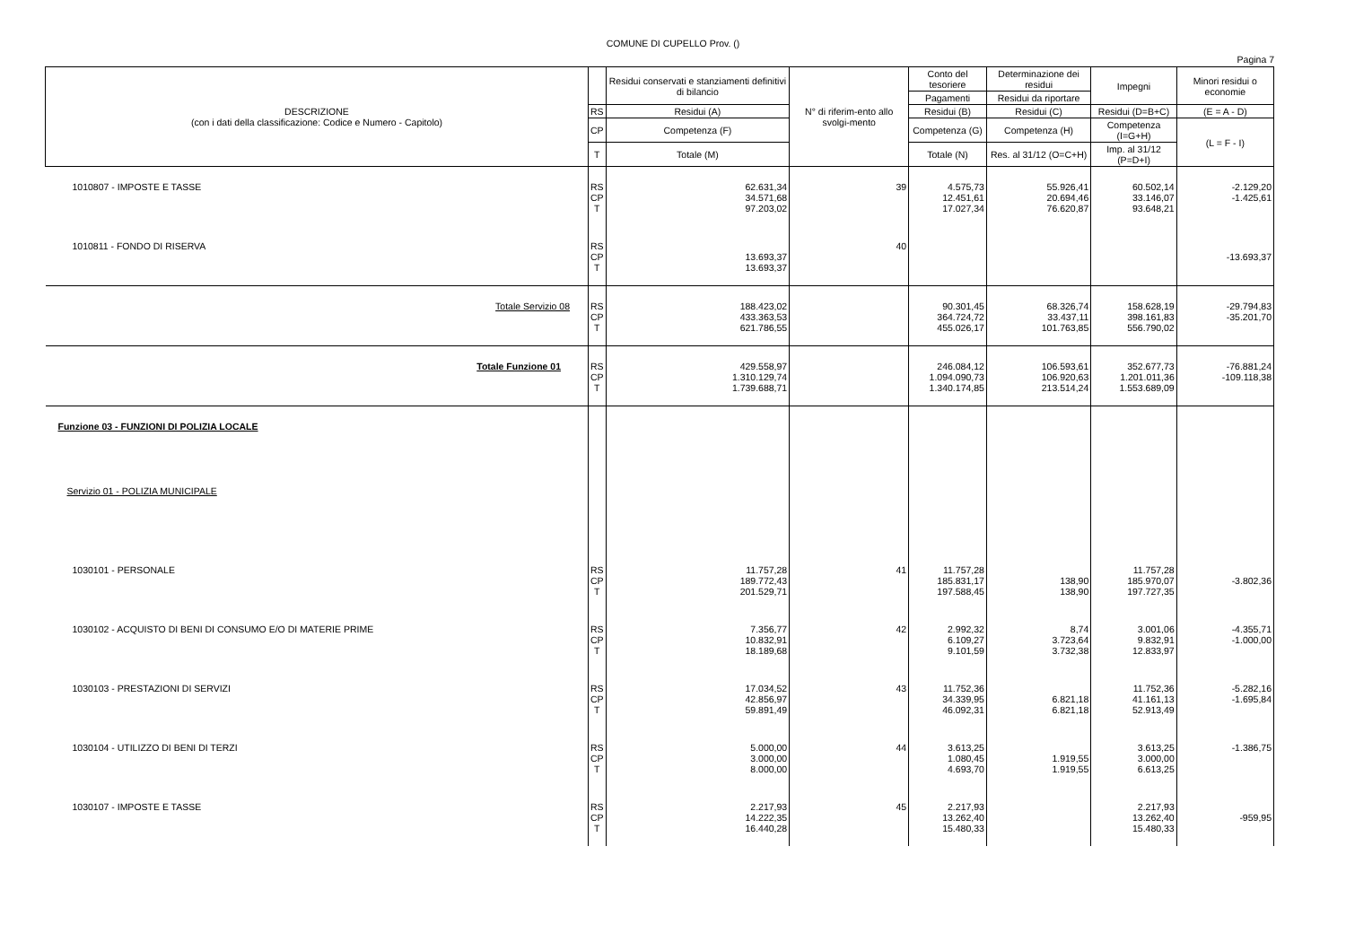COMUNE DI CUPELLO Prov. ()
Pagina 7
| DESCRIZIONE (con i dati della classificazione: Codice e Numero - Capitolo) | | Residui conservati e stanziamenti definitivi di bilancio | N° di riferim-ento allo svolgi-mento | Conto del tesoriere | Determinazione dei residui | Impegni | Minori residui o economie |
| --- | --- | --- | --- | --- | --- | --- | --- |
| | | | | Pagamenti | Residui da riportare | | |
| | RS | Residui (A) | | Residui (B) | Residui (C) | Residui (D=B+C) | (E = A - D) |
| | CP | Competenza (F) | | Competenza (G) | Competenza (H) | Competenza (I=G+H) | (L = F - I) |
| | T | Totale (M) | | Totale (N) | Res. al 31/12 (O=C+H) | Imp. al 31/12 (P=D+I) | |
| 1010807 - IMPOSTE E TASSE | RS CP T | 62.631,34 34.571,68 97.203,02 | 39 | 4.575,73 12.451,61 17.027,34 | 55.926,41 20.694,46 76.620,87 | 60.502,14 33.146,07 93.648,21 | -2.129,20 -1.425,61 |
| 1010811 - FONDO DI RISERVA | RS CP T | 13.693,37 13.693,37 | 40 | | | | -13.693,37 |
| Totale Servizio 08 | RS CP T | 188.423,02 433.363,53 621.786,55 | | 90.301,45 364.724,72 455.026,17 | 68.326,74 33.437,11 101.763,85 | 158.628,19 398.161,83 556.790,02 | -29.794,83 -35.201,70 |
| Totale Funzione 01 | RS CP T | 429.558,97 1.310.129,74 1.739.688,71 | | 246.084,12 1.094.090,73 1.340.174,85 | 106.593,61 106.920,63 213.514,24 | 352.677,73 1.201.011,36 1.553.689,09 | -76.881,24 -109.118,38 |
| Funzione 03 - FUNZIONI DI POLIZIA LOCALE | | | | | | | |
| Servizio 01 - POLIZIA MUNICIPALE | | | | | | | |
| 1030101 - PERSONALE | RS CP T | 11.757,28 189.772,43 201.529,71 | 41 | 11.757,28 185.831,17 197.588,45 | 138,90 138,90 | 11.757,28 185.970,07 197.727,35 | -3.802,36 |
| 1030102 - ACQUISTO DI BENI DI CONSUMO E/O DI MATERIE PRIME | RS CP T | 7.356,77 10.832,91 18.189,68 | 42 | 2.992,32 6.109,27 9.101,59 | 8,74 3.723,64 3.732,38 | 3.001,06 9.832,91 12.833,97 | -4.355,71 -1.000,00 |
| 1030103 - PRESTAZIONI DI SERVIZI | RS CP T | 17.034,52 42.856,97 59.891,49 | 43 | 11.752,36 34.339,95 46.092,31 | 6.821,18 6.821,18 | 11.752,36 41.161,13 52.913,49 | -5.282,16 -1.695,84 |
| 1030104 - UTILIZZO DI BENI DI TERZI | RS CP T | 5.000,00 3.000,00 8.000,00 | 44 | 3.613,25 1.080,45 4.693,70 | 1.919,55 1.919,55 | 3.613,25 3.000,00 6.613,25 | -1.386,75 |
| 1030107 - IMPOSTE E TASSE | RS CP T | 2.217,93 14.222,35 16.440,28 | 45 | 2.217,93 13.262,40 15.480,33 | | 2.217,93 13.262,40 15.480,33 | -959,95 |